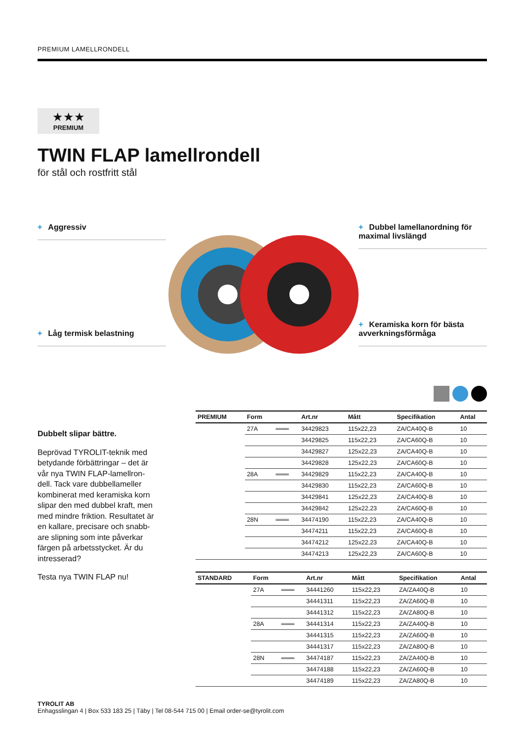PREMIUM LAMELLRONDELL
★★★
PREMIUM
TWIN FLAP lamellrondell
för stål och rostfritt stål
+ Aggressiv
+ Låg termisk belastning
+ Dubbel lamellanordning för maximal livslängd
+ Keramiska korn för bästa avverkningsförmåga
Dubbelt slipar bättre.
Beprövad TYROLIT-teknik med betydande förbättringar – det är vår nya TWIN FLAP-lamellron­dell. Tack vare dubbellameller kombinerat med keramiska korn slipar den med dubbel kraft, men med mindre friktion. Resultatet är en kallare, precisare och snabb­are slipning som inte påverkar färgen på arbetsstycket. Är du intresserad?
Testa nya TWIN FLAP nu!
| PREMIUM | Form | | Art.nr | Mått | Specifikation | Antal |
| --- | --- | --- | --- | --- | --- | --- |
| | 27A | ═══ | 34429823 | 115x22,23 | ZA/CA40Q-B | 10 |
| | | | 34429825 | 115x22,23 | ZA/CA60Q-B | 10 |
| | | | 34429827 | 125x22,23 | ZA/CA40Q-B | 10 |
| | | | 34429828 | 125x22,23 | ZA/CA60Q-B | 10 |
| | 28A | ═══ | 34429829 | 115x22,23 | ZA/CA40Q-B | 10 |
| | | | 34429830 | 115x22,23 | ZA/CA60Q-B | 10 |
| | | | 34429841 | 125x22,23 | ZA/CA40Q-B | 10 |
| | | | 34429842 | 125x22,23 | ZA/CA60Q-B | 10 |
| | 28N | ═══ | 34474190 | 115x22,23 | ZA/CA40Q-B | 10 |
| | | | 34474211 | 115x22,23 | ZA/CA60Q-B | 10 |
| | | | 34474212 | 125x22,23 | ZA/CA40Q-B | 10 |
| | | | 34474213 | 125x22,23 | ZA/CA60Q-B | 10 |
| STANDARD | Form | | Art.nr | Mått | Specifikation | Antal |
| --- | --- | --- | --- | --- | --- | --- |
| | 27A | ═══ | 34441260 | 115x22,23 | ZA/ZA40Q-B | 10 |
| | | | 34441311 | 115x22,23 | ZA/ZA60Q-B | 10 |
| | | | 34441312 | 115x22,23 | ZA/ZA80Q-B | 10 |
| | 28A | ═══ | 34441314 | 115x22,23 | ZA/ZA40Q-B | 10 |
| | | | 34441315 | 115x22,23 | ZA/ZA60Q-B | 10 |
| | | | 34441317 | 115x22,23 | ZA/ZA80Q-B | 10 |
| | 28N | ═══ | 34474187 | 115x22,23 | ZA/ZA40Q-B | 10 |
| | | | 34474188 | 115x22,23 | ZA/ZA60Q-B | 10 |
| | | | 34474189 | 115x22,23 | ZA/ZA80Q-B | 10 |
TYROLIT AB
Enhagsslingan 4 | Box 533 183 25 | Täby | Tel 08-544 715 00 | Email order-se@tyrolit.com